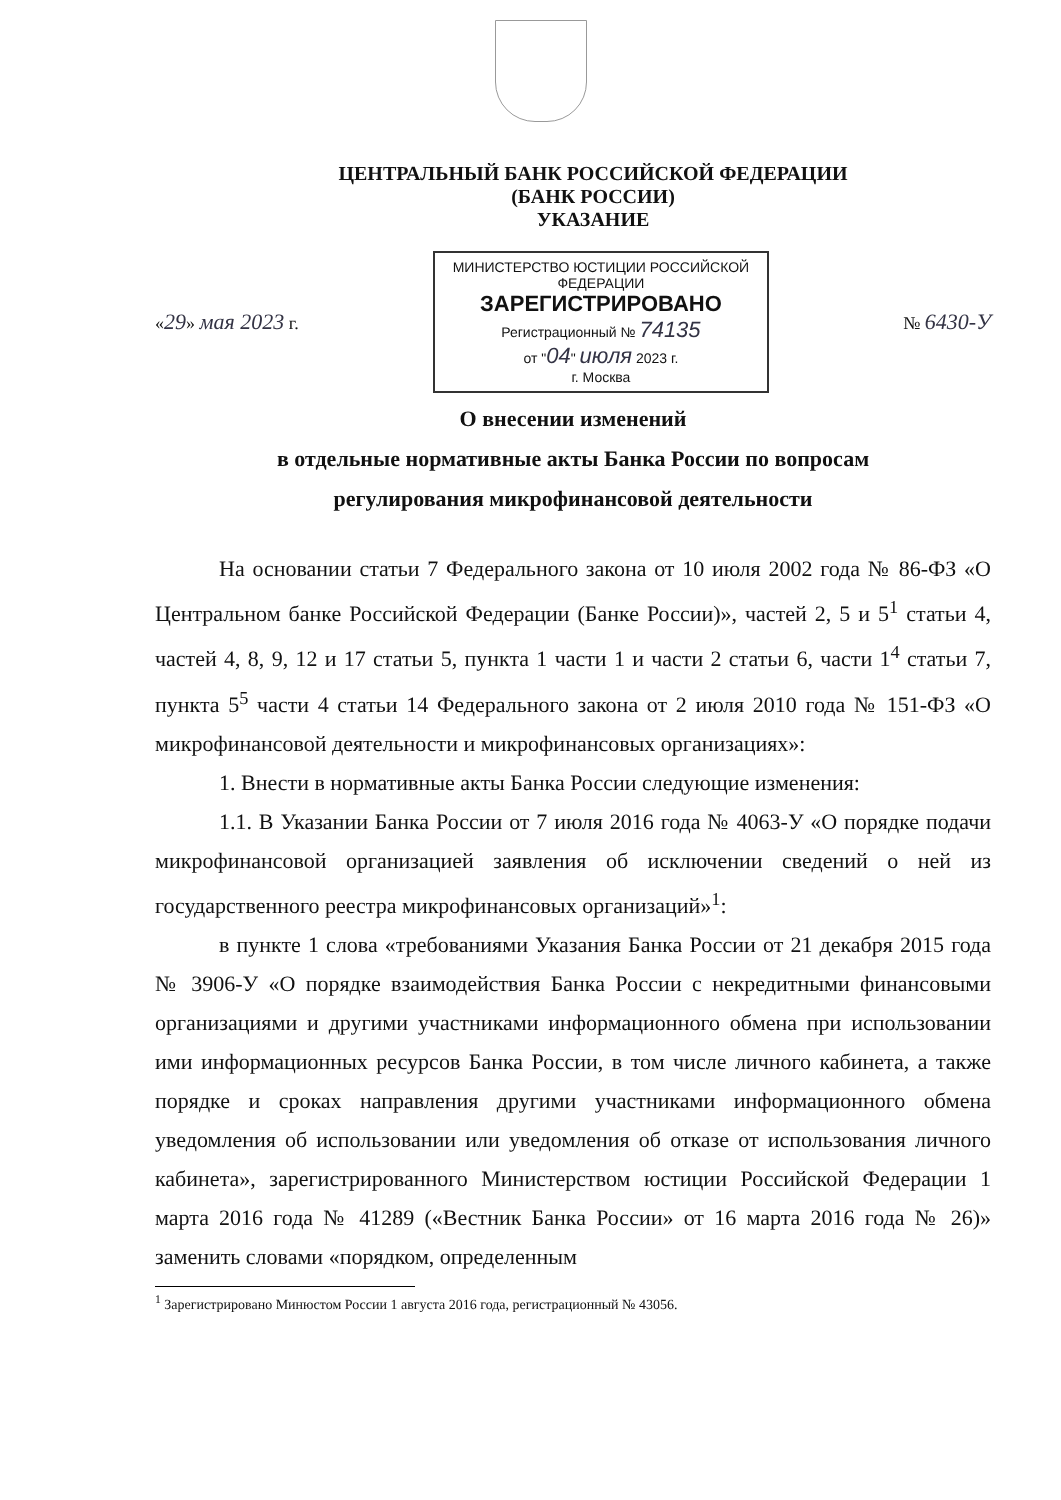ЦЕНТРАЛЬНЫЙ БАНК РОССИЙСКОЙ ФЕДЕРАЦИИ
(БАНК РОССИИ)
УКАЗАНИЕ
«29» мая 2023 г.
МИНИСТЕРСТВО ЮСТИЦИИ РОССИЙСКОЙ ФЕДЕРАЦИИ
ЗАРЕГИСТРИРОВАНО
Регистрационный № 74135
от "04" июля 2023 г.
г. Москва
№ 6430-У
О внесении изменений
в отдельные нормативные акты Банка России по вопросам
регулирования микрофинансовой деятельности
На основании статьи 7 Федерального закона от 10 июля 2002 года № 86-ФЗ «О Центральном банке Российской Федерации (Банке России)», частей 2, 5 и 5<sup>1</sup> статьи 4, частей 4, 8, 9, 12 и 17 статьи 5, пункта 1 части 1 и части 2 статьи 6, части 1<sup>4</sup> статьи 7, пункта 5<sup>5</sup> части 4 статьи 14 Федерального закона от 2 июля 2010 года № 151-ФЗ «О микрофинансовой деятельности и микрофинансовых организациях»:
1. Внести в нормативные акты Банка России следующие изменения:
1.1. В Указании Банка России от 7 июля 2016 года № 4063-У «О порядке подачи микрофинансовой организацией заявления об исключении сведений о ней из государственного реестра микрофинансовых организаций»<sup>1</sup>:
в пункте 1 слова «требованиями Указания Банка России от 21 декабря 2015 года № 3906-У «О порядке взаимодействия Банка России с некредитными финансовыми организациями и другими участниками информационного обмена при использовании ими информационных ресурсов Банка России, в том числе личного кабинета, а также порядке и сроках направления другими участниками информационного обмена уведомления об использовании или уведомления об отказе от использования личного кабинета», зарегистрированного Министерством юстиции Российской Федерации 1 марта 2016 года № 41289 («Вестник Банка России» от 16 марта 2016 года № 26)» заменить словами «порядком, определенным
<sup>1</sup> Зарегистрировано Минюстом России 1 августа 2016 года, регистрационный № 43056.